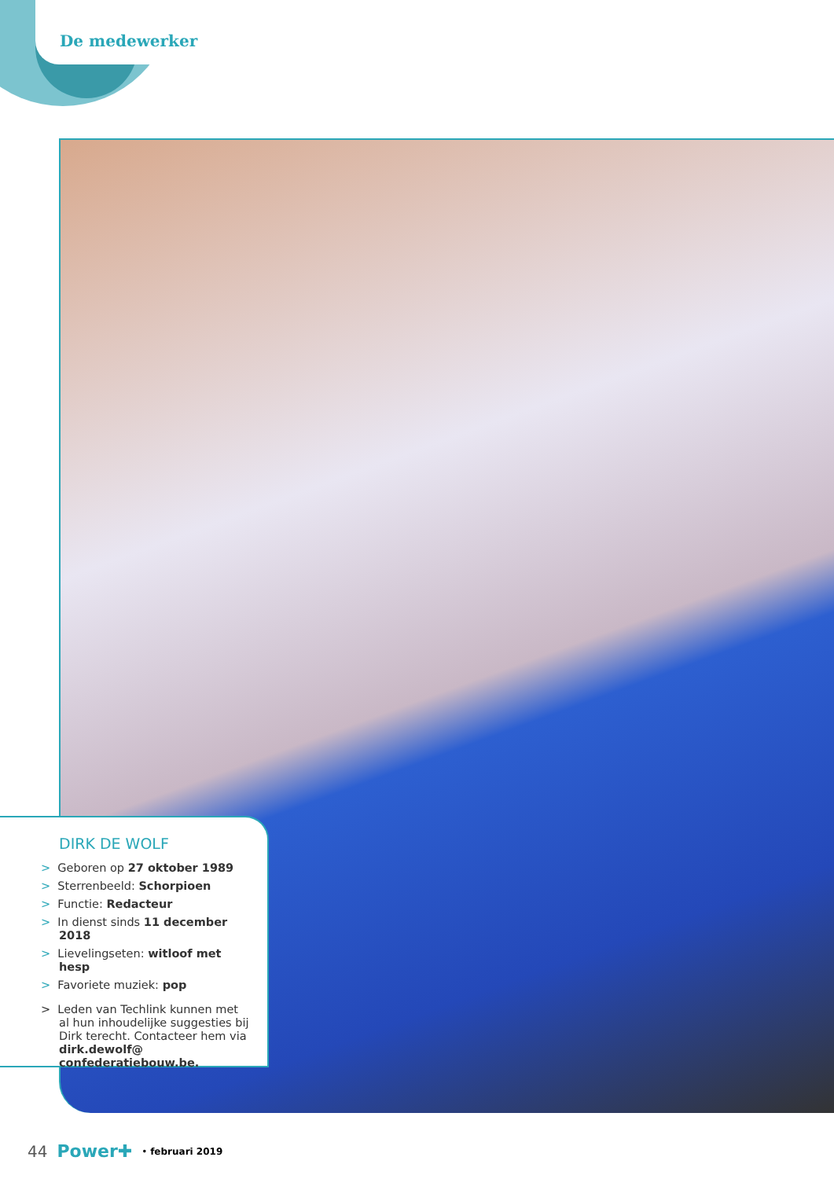De medewerker
DIRK DE WOLF
> Geboren op 27 oktober 1989
> Sterrenbeeld: Schorpioen
> Functie: Redacteur
> In dienst sinds 11 december 2018
> Lievelingseten: witloof met hesp
> Favoriete muziek: pop
> Leden van Techlink kunnen met al hun inhoudelijke suggesties bij Dirk terecht. Contacteer hem via dirk.dewolf@ confederatiebouw.be.
44 Power✚ • februari 2019